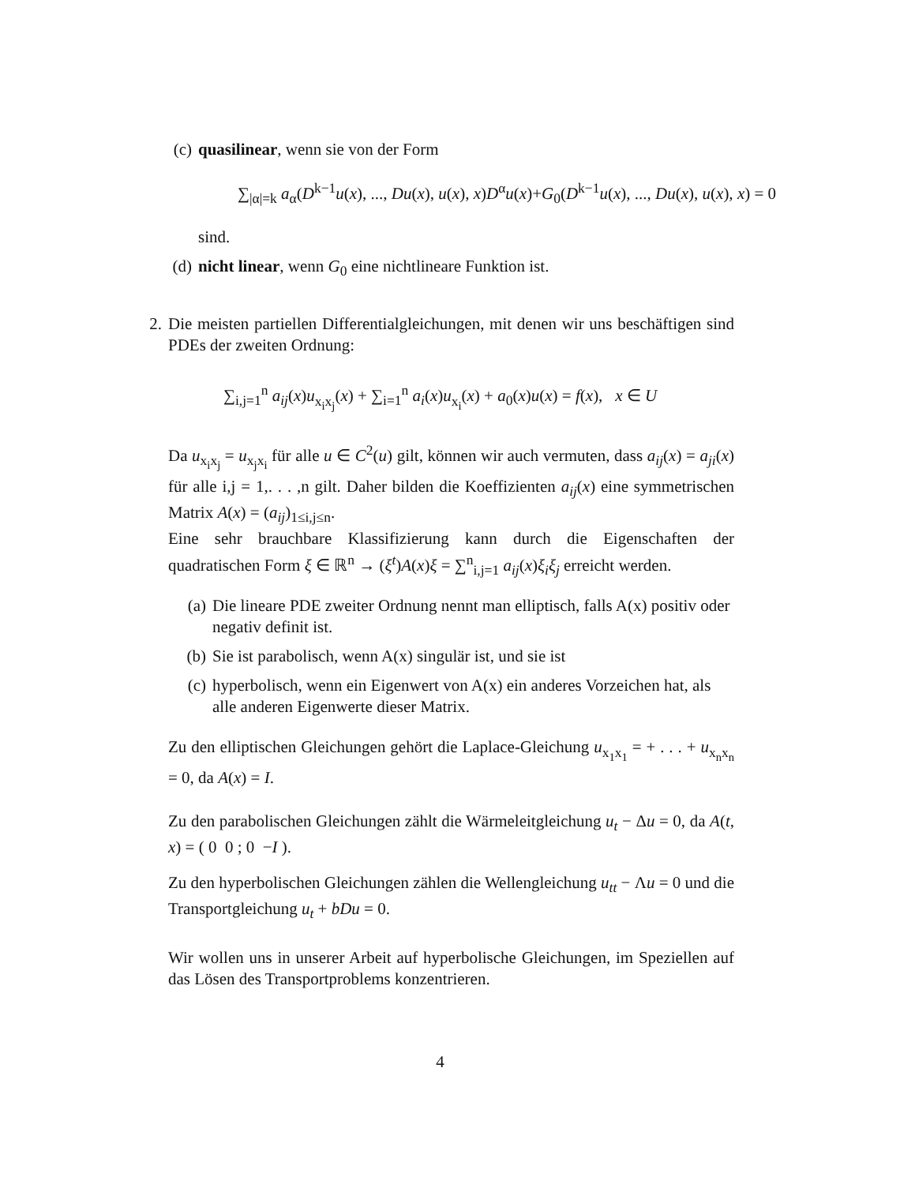(c) quasilinear, wenn sie von der Form
∑<sub>|α|=k</sub> a<sub>α</sub>(D<sup>k−1</sup>u(x), ..., Du(x), u(x), x)D<sup>α</sup>u(x)+G<sub>0</sub>(D<sup>k−1</sup>u(x), ..., Du(x), u(x), x) = 0
sind.
(d) nicht linear, wenn G<sub>0</sub> eine nichtlineare Funktion ist.
2.
Die meisten partiellen Differentialgleichungen, mit denen wir uns beschäftigen sind PDEs der zweiten Ordnung:
∑<sub>i,j=1</sub><sup>n</sup> a<sub>ij</sub>(x)u<sub>x<sub>i</sub>x<sub>j</sub></sub>(x) + ∑<sub>i=1</sub><sup>n</sup> a<sub>i</sub>(x)u<sub>x<sub>i</sub></sub>(x) + a<sub>0</sub>(x)u(x) = f(x), x ∈ U
Da u<sub>x<sub>i</sub>x<sub>j</sub></sub> = u<sub>x<sub>j</sub>x<sub>i</sub></sub> für alle u ∈ C<sup>2</sup>(u) gilt, können wir auch vermuten, dass a<sub>ij</sub>(x) = a<sub>ji</sub>(x) für alle i,j = 1,. . . ,n gilt. Daher bilden die Koeffizienten a<sub>ij</sub>(x) eine symmetrischen Matrix A(x) = (a<sub>ij</sub>)<sub>1≤i,j≤n</sub>.
Eine sehr brauchbare Klassifizierung kann durch die Eigenschaften der quadratischen Form ξ ∈ ℝ<sup>n</sup> → (ξ<sup>t</sup>)A(x)ξ = ∑<sup>n</sup><sub>i,j=1</sub> a<sub>ij</sub>(x)ξ<sub>i</sub>ξ<sub>j</sub> erreicht werden.
(a) Die lineare PDE zweiter Ordnung nennt man elliptisch, falls A(x) positiv oder negativ definit ist.
(b) Sie ist parabolisch, wenn A(x) singulär ist, und sie ist
(c) hyperbolisch, wenn ein Eigenwert von A(x) ein anderes Vorzeichen hat, als alle anderen Eigenwerte dieser Matrix.
Zu den elliptischen Gleichungen gehört die Laplace-Gleichung u<sub>x<sub>1</sub>x<sub>1</sub></sub> = + . . . + u<sub>x<sub>n</sub>x<sub>n</sub></sub> = 0, da A(x) = I.
Zu den parabolischen Gleichungen zählt die Wärmeleitgleichung u<sub>t</sub> − Δu = 0, da A(t, x) = ( 0 0 ; 0 −I ).
Zu den hyperbolischen Gleichungen zählen die Wellengleichung u<sub>tt</sub> − Λu = 0 und die Transportgleichung u<sub>t</sub> + bDu = 0.
Wir wollen uns in unserer Arbeit auf hyperbolische Gleichungen, im Speziellen auf das Lösen des Transportproblems konzentrieren.
4